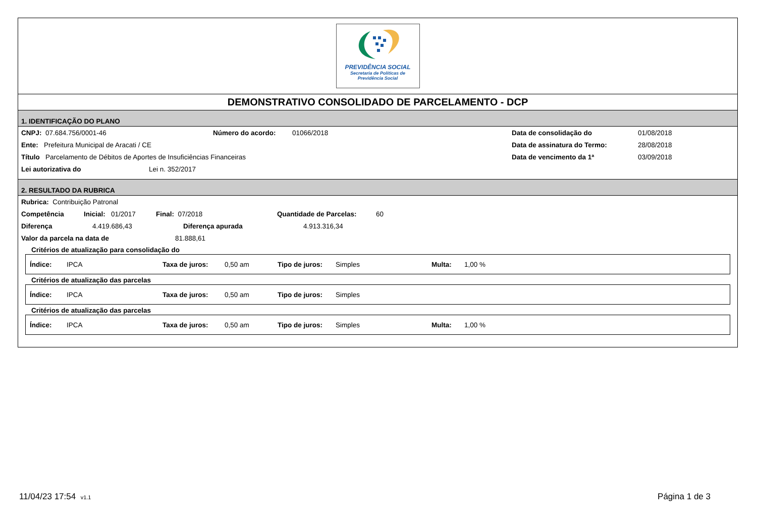PREVIDÊNCIA SOCIAL
Secretaria de Políticas de
Previdência Social
DEMONSTRATIVO CONSOLIDADO DE PARCELAMENTO - DCP
1. IDENTIFICAÇÃO DO PLANO
CNPJ: 07.684.756/0001-46 Número do acordo: 01066/2018 Data de consolidação do 01/08/2018
Ente: Prefeitura Municipal de Aracati / CE Data de assinatura do Termo: 28/08/2018
Título Parcelamento de Débitos de Aportes de Insuficiências Financeiras Data de vencimento da 1ª 03/09/2018
Lei autorizativa do Lei n. 352/2017
2. RESULTADO DA RUBRICA
Rubrica: Contribuição Patronal
Competência Inicial: 01/2017 Final: 07/2018 Quantidade de Parcelas: 60
Diferença 4.419.686,43 Diferença apurada 4.913.316,34
Valor da parcela na data de 81.888,61
Critérios de atualização para consolidação do
Índice: IPCA Taxa de juros: 0,50 am Tipo de juros: Simples Multa: 1,00 %
Critérios de atualização das parcelas
Índice: IPCA Taxa de juros: 0,50 am Tipo de juros: Simples
Critérios de atualização das parcelas
Índice: IPCA Taxa de juros: 0,50 am Tipo de juros: Simples Multa: 1,00 %
11/04/23 17:54 v1.1 Página 1 de 3